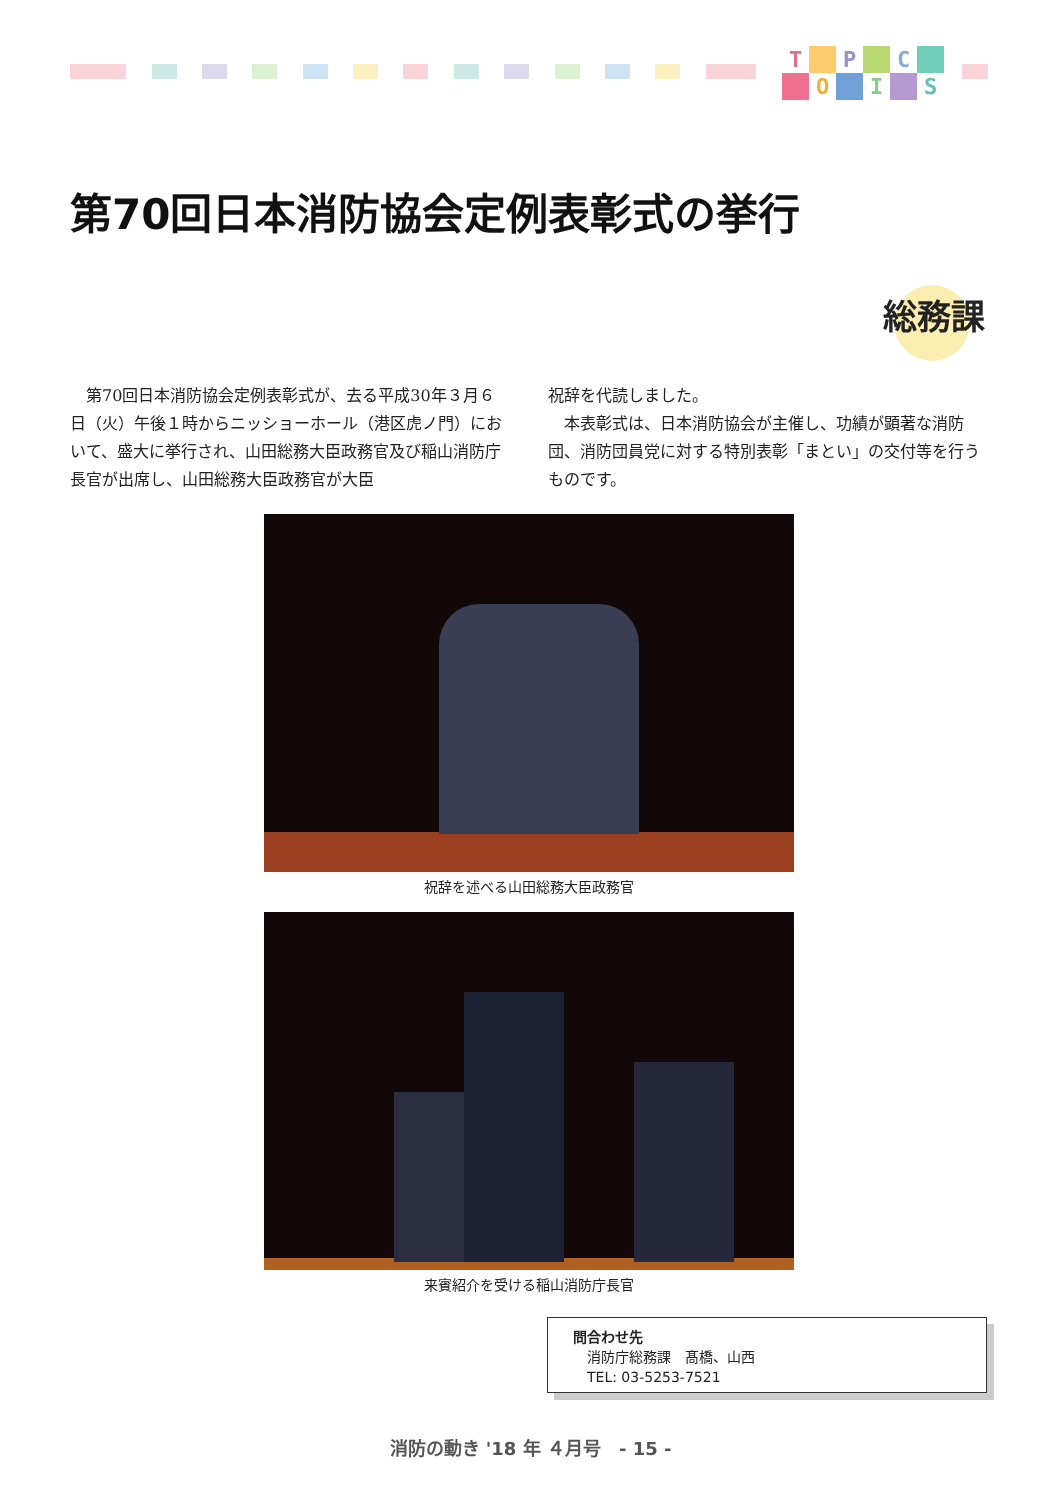T
P
C
O
I
S
第70回日本消防協会定例表彰式の挙行
総務課
　第70回日本消防協会定例表彰式が、去る平成30年３月６日（火）午後１時からニッショーホール（港区虎ノ門）において、盛大に挙行され、山田総務大臣政務官及び稲山消防庁長官が出席し、山田総務大臣政務官が大臣
祝辞を代読しました。
　本表彰式は、日本消防協会が主催し、功績が顕著な消防団、消防団員党に対する特別表彰「まとい」の交付等を行うものです。
祝辞を述べる山田総務大臣政務官
来賓紹介を受ける稲山消防庁長官
問合わせ先
　消防庁総務課　髙橋、山西
　TEL: 03-5253-7521
消防の動き '18 年 ４月号　- 15 -